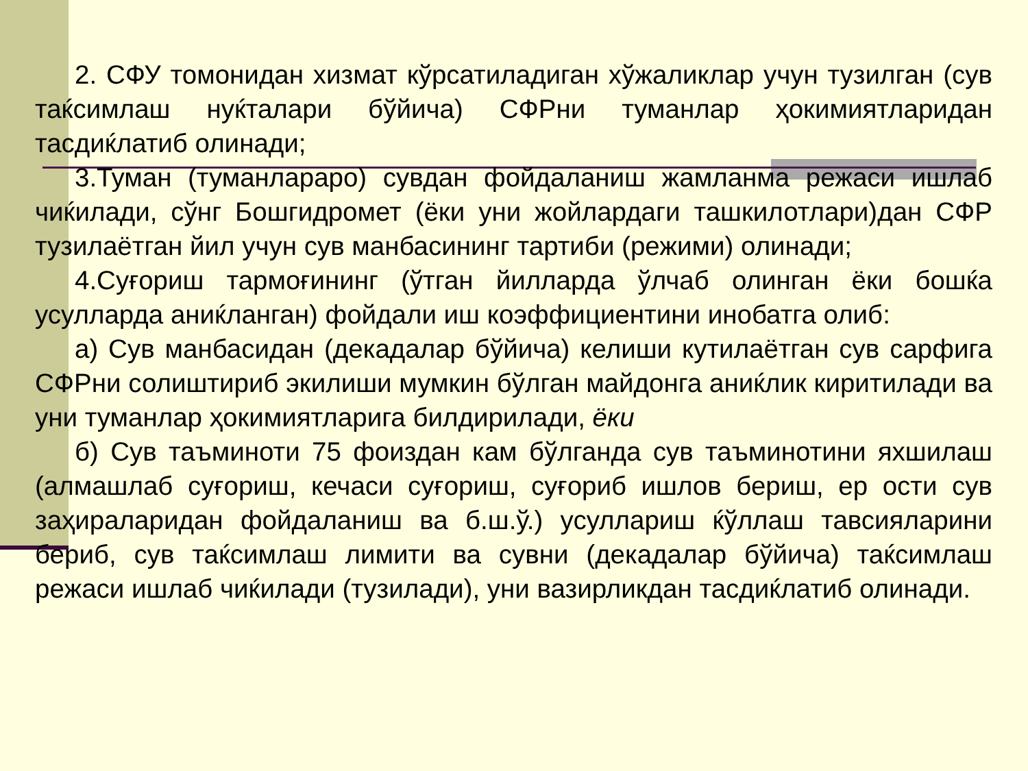2. СФУ томонидан хизмат кўрсатиладиган хўжаликлар учун тузилган (сув таќсимлаш нуќталари бўйича) СФРни туманлар ҳокимиятларидан тасдиќлатиб олинади;
3.Туман (туманлараро) сувдан фойдаланиш жамланма режаси ишлаб чиќилади, сўнг Бошгидромет (ёки уни жойлардаги ташкилотлари)дан СФР тузилаётган йил учун сув манбасининг тартиби (режими) олинади;
4.Суғориш тармоғининг (ўтган йилларда ўлчаб олинган ёки бошќа усулларда аниќланган) фойдали иш коэффициентини инобатга олиб:
а) Сув манбасидан (декадалар бўйича) келиши кутилаётган сув сарфига СФРни солиштириб экилиши мумкин бўлган майдонга аниќлик киритилади ва уни туманлар ҳокимиятларига билдирилади, ёки
б) Сув таъминоти 75 фоиздан кам бўлганда сув таъминотини яхшилаш (алмашлаб суғориш, кечаси суғориш, суғориб ишлов бериш, ер ости сув заҳираларидан фойдаланиш ва б.ш.ў.) усуллариш ќўллаш тавсияларини бериб, сув таќсимлаш лимити ва сувни (декадалар бўйича) таќсимлаш режаси ишлаб чиќилади (тузилади), уни вазирликдан тасдиќлатиб олинади.